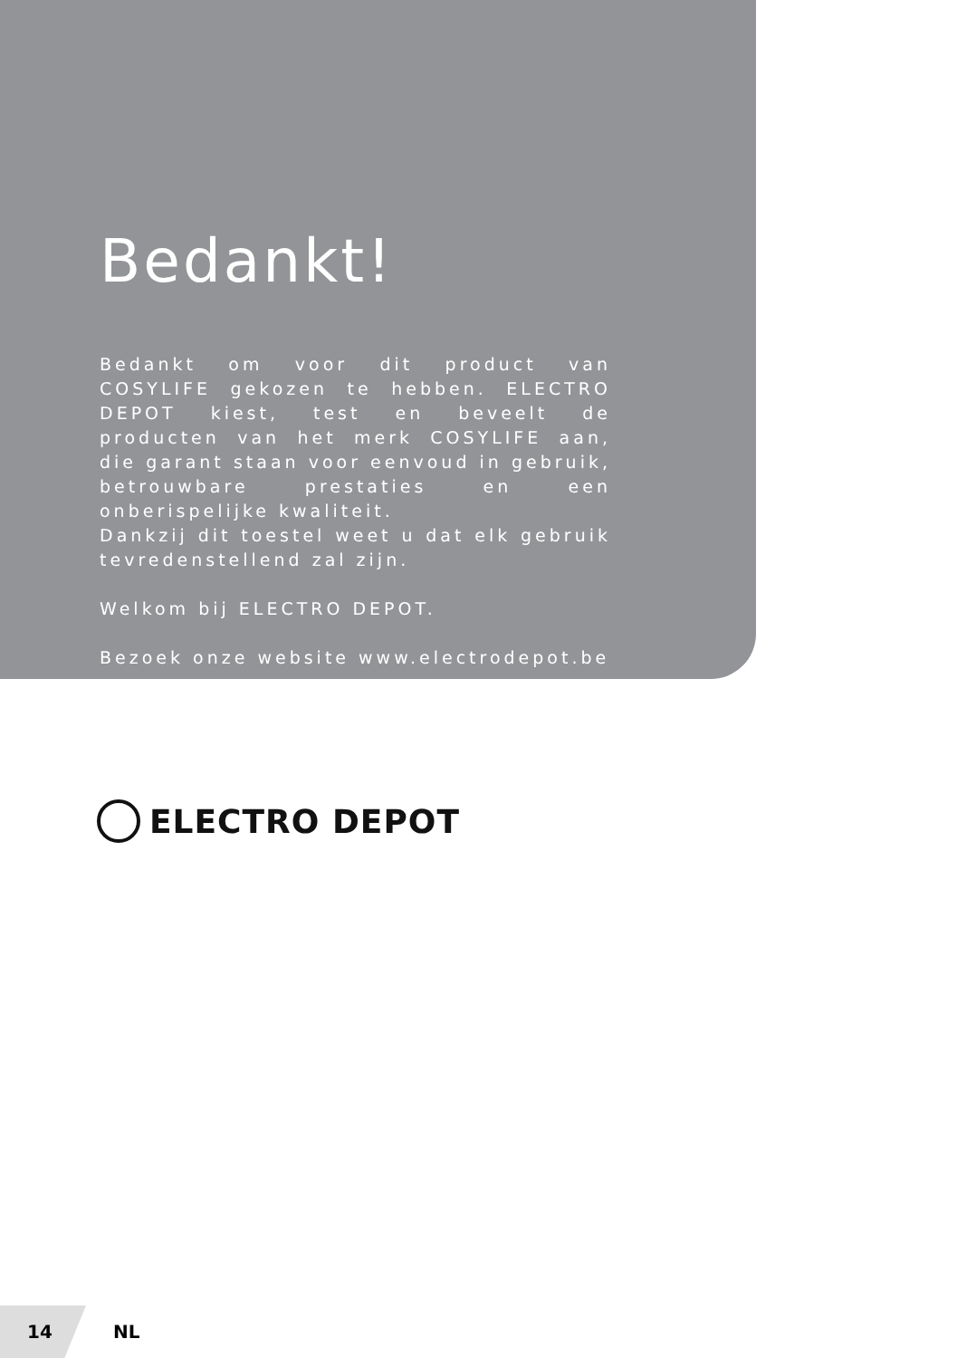Bedankt!
Bedankt om voor dit product van COSYLIFE gekozen te hebben. ELECTRO DEPOT kiest, test en beveelt de producten van het merk COSYLIFE aan, die garant staan voor eenvoud in gebruik, betrouwbare prestaties en een onberispelijke kwaliteit.
Dankzij dit toestel weet u dat elk gebruik tevredenstellend zal zijn.
Welkom bij ELECTRO DEPOT.
Bezoek onze website www.electrodepot.be
ELECTRO DEPOT
14
NL